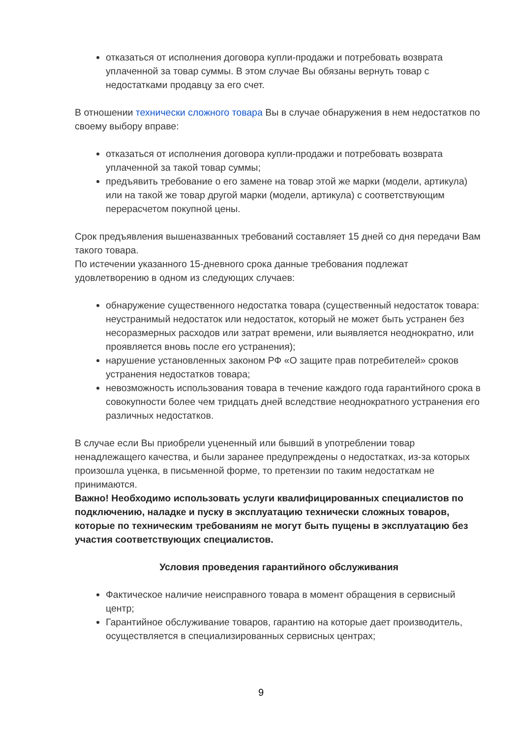отказаться от исполнения договора купли-продажи и потребовать возврата уплаченной за товар суммы. В этом случае Вы обязаны вернуть товар с недостатками продавцу за его счет.
В отношении технически сложного товара Вы в случае обнаружения в нем недостатков по своему выбору вправе:
отказаться от исполнения договора купли-продажи и потребовать возврата уплаченной за такой товар суммы;
предъявить требование о его замене на товар этой же марки (модели, артикула) или на такой же товар другой марки (модели, артикула) с соответствующим перерасчетом покупной цены.
Срок предъявления вышеназванных требований составляет 15 дней со дня передачи Вам такого товара.
По истечении указанного 15-дневного срока данные требования подлежат удовлетворению в одном из следующих случаев:
обнаружение существенного недостатка товара (существенный недостаток товара: неустранимый недостаток или недостаток, который не может быть устранен без несоразмерных расходов или затрат времени, или выявляется неоднократно, или проявляется вновь после его устранения);
нарушение установленных законом РФ «О защите прав потребителей» сроков устранения недостатков товара;
невозможность использования товара в течение каждого года гарантийного срока в совокупности более чем тридцать дней вследствие неоднократного устранения его различных недостатков.
В случае если Вы приобрели уцененный или бывший в употреблении товар ненадлежащего качества, и были заранее предупреждены о недостатках, из-за которых произошла уценка, в письменной форме, то претензии по таким недостаткам не принимаются.
Важно! Необходимо использовать услуги квалифицированных специалистов по подключению, наладке и пуску в эксплуатацию технически сложных товаров, которые по техническим требованиям не могут быть пущены в эксплуатацию без участия соответствующих специалистов.
Условия проведения гарантийного обслуживания
Фактическое наличие неисправного товара в момент обращения в сервисный центр;
Гарантийное обслуживание товаров, гарантию на которые дает производитель, осуществляется в специализированных сервисных центрах;
9